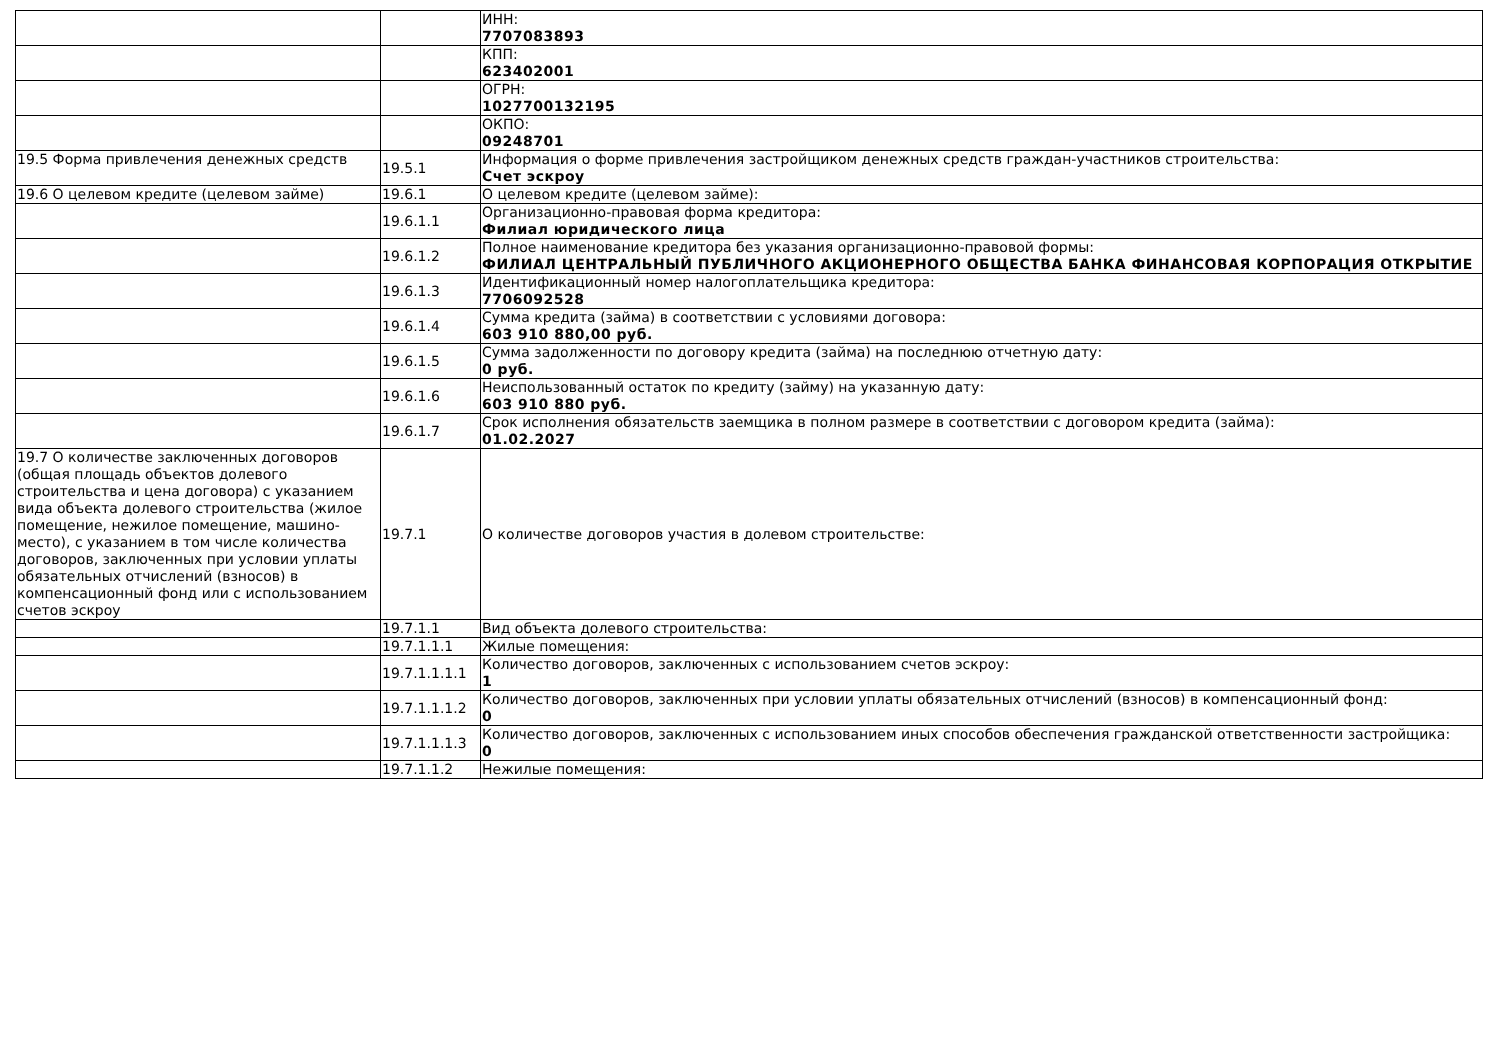| | | ИНН: 7707083893 |
| | | КПП: 623402001 |
| | | ОГРН: 1027700132195 |
| | | ОКПО: 09248701 |
| 19.5 Форма привлечения денежных средств | 19.5.1 | Информация о форме привлечения застройщиком денежных средств граждан-участников строительства: Счет эскроу |
| 19.6 О целевом кредите (целевом займе) | 19.6.1 | О целевом кредите (целевом займе): |
| | 19.6.1.1 | Организационно-правовая форма кредитора: Филиал юридического лица |
| | 19.6.1.2 | Полное наименование кредитора без указания организационно-правовой формы: ФИЛИАЛ ЦЕНТРАЛЬНЫЙ ПУБЛИЧНОГО АКЦИОНЕРНОГО ОБЩЕСТВА БАНКА ФИНАНСОВАЯ КОРПОРАЦИЯ ОТКРЫТИЕ |
| | 19.6.1.3 | Идентификационный номер налогоплательщика кредитора: 7706092528 |
| | 19.6.1.4 | Сумма кредита (займа) в соответствии с условиями договора: 603 910 880,00 руб. |
| | 19.6.1.5 | Сумма задолженности по договору кредита (займа) на последнюю отчетную дату: 0 руб. |
| | 19.6.1.6 | Неиспользованный остаток по кредиту (займу) на указанную дату: 603 910 880 руб. |
| | 19.6.1.7 | Срок исполнения обязательств заемщика в полном размере в соответствии с договором кредита (займа): 01.02.2027 |
| 19.7 О количестве заключенных договоров (общая площадь объектов долевого строительства и цена договора) с указанием вида объекта долевого строительства (жилое помещение, нежилое помещение, машино-место), с указанием в том числе количества договоров, заключенных при условии уплаты обязательных отчислений (взносов) в компенсационный фонд или с использованием счетов эскроу | 19.7.1 | О количестве договоров участия в долевом строительстве: |
| | 19.7.1.1 | Вид объекта долевого строительства: |
| | 19.7.1.1.1 | Жилые помещения: |
| | 19.7.1.1.1.1 | Количество договоров, заключенных с использованием счетов эскроу: 1 |
| | 19.7.1.1.1.2 | Количество договоров, заключенных при условии уплаты обязательных отчислений (взносов) в компенсационный фонд: 0 |
| | 19.7.1.1.1.3 | Количество договоров, заключенных с использованием иных способов обеспечения гражданской ответственности застройщика: 0 |
| | 19.7.1.1.2 | Нежилые помещения: |